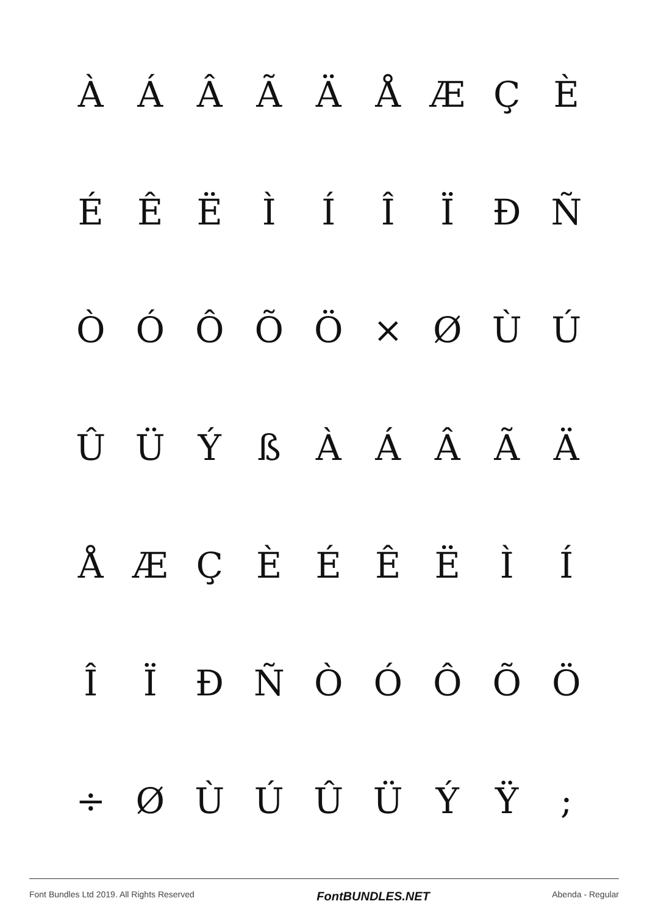ÀÁÂÃÄÅÆÇÈ
ÉÊËÌÍÎÏÐÑ
ÒÓÔÕÖ × ØÙÚ
ÛÜÝßÀÁÂÃÄ
ÅÆÇÈÉÊËÌÍ
ÎÏÐÑÒÓÔÕÖ
÷ ØÙÚÛÜÝŸ;
Font Bundles Ltd 2019. All Rights Reserved FontBUNDLES.NET Abenda - Regular